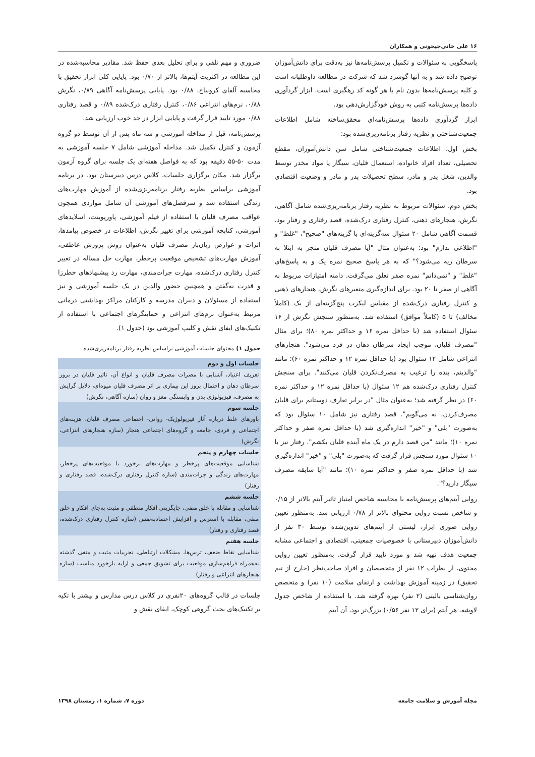۱۶ علی خانی‌جیحونی و همکاران
پاسخگویی به سئوالات و تکمیل پرسش‌نامه‌ها نیز به‌دقت برای دانش‌آموزان توضیح داده شد و به آنها گوشزد شد که شرکت در مطالعه داوطلبانه است و کلیه پرسش‌نامه‌ها بدون نام یا هر گونه کد رهگیری است. ابزار گردآوری داده‌ها پرسش‌نامه کتبی به روش خودگزارش‌دهی بود.
ابزار گردآوری داده‌ها پرسش‌نامه‌ای محقق‌ساخته شامل اطلاعات جمعیت‌شناختی و نظریه رفتار برنامه‌ریزی‌شده بود:
بخش اول، اطلاعات جمعیت‌شناختی شامل سن دانش‌آموزان، مقطع تحصیلی، تعداد افراد خانواده، استعمال قلیان، سیگار یا مواد مخدر توسط والدین، شغل پدر و مادر، سطح تحصیلات پدر و مادر و وضعیت اقتصادی بود.
بخش دوم، سئوالات مربوط به نظریه رفتار برنامه‌ریزی‌شده شامل آگاهی، نگرش، هنجارهای ذهنی، کنترل رفتاری درک‌شده، قصد رفتاری و رفتار بود. قسمت آگاهی شامل ۲۰ سئوال سه‌گزینه‌ای با گزینه‌های "صحیح"، "غلط" و "اطلاعی ندارم" بود؛ به‌عنوان مثال "آیا مصرف قلیان منجر به ابتلا به سرطان ریه می‌شود؟" که به هر پاسخ صحیح نمره یک و به پاسخ‌های "غلط" و "نمی‌دانم" نمره صفر تعلق می‌گرفت. دامنه امتیازات مربوط به آگاهی از صفر تا ۲۰ بود. برای اندازه‌گیری متغیرهای نگرش، هنجارهای ذهنی و کنترل رفتاری درک‌شده از مقیاس لیکرت پنج‌گزینه‌ای از یک (کاملاً مخالف) تا ۵ (کاملاً موافق) استفاده شد. به‌منظور سنجش نگرش از ۱۶ سئوال استفاده شد (با حداقل نمره ۱۶ و حداکثر نمره ۸۰)؛ برای مثال "مصرف قلیان، موجب ایجاد سرطان دهان در فرد می‌شود". هنجارهای انتزاعی شامل ۱۲ سئوال بود (با حداقل نمره ۱۲ و حداکثر نمره ۶۰)؛ مانند "والدینم، بنده را ترغیب به مصرف‌نکردن قلیان می‌کنند". برای سنجش کنترل رفتاری درک‌شده هم ۱۲ سئوال (با حداقل نمره ۱۲ و حداکثر نمره ۶۰) در نظر گرفته شد؛ به‌عنوان مثال "در برابر تعارف دوستانم برای قلیان مصرف‌کردن، نه می‌گویم". قصد رفتاری نیز شامل ۱۰ سئوال بود که به‌صورت "بلی" و "خیر" اندازه‌گیری شد (با حداقل نمره صفر و حداکثر نمره ۱۰)؛ مانند "من قصد دارم در یک ماه آینده قلیان بکشم". رفتار نیز با ۱۰ سئوال مورد سنجش قرار گرفت که به‌صورت "بلی" و "خیر" اندازه‌گیری شد (با حداقل نمره صفر و حداکثر نمره ۱۰)؛ مانند "آیا سابقه مصرف سیگار دارید؟".
روایی آیتم‌های پرسش‌نامه با محاسبه شاخص امتیاز تاثیر آیتم بالاتر از ۰/۱۵ و شاخص نسبت روایی محتوای بالاتر از ۰/۷۸ ارزیابی شد. به‌منظور تعیین روایی صوری ابزار، لیستی از آیتم‌های تدوین‌شده توسط ۳۰ نفر از دانش‌آموزان دبیرستانی با خصوصیات جمعیتی، اقتصادی و اجتماعی مشابه جمعیت هدف تهیه شد و مورد تایید قرار گرفت. به‌منظور تعیین روایی محتوی، از نظرات ۱۲ نفر از متخصصان و افراد صاحب‌نظر (خارج از تیم تحقیق) در زمینه آموزش بهداشت و ارتقای سلامت (۱۰ نفر) و متخصص روان‌شناسی بالینی (۲ نفر) بهره گرفته شد. با استفاده از شاخص جدول لاوشه، هر آیتم (برای ۱۲ نفر ۰/۵۶) بزرگ‌تر بود، آن آیتم
ضروری و مهم تلقی و برای تحلیل بعدی حفظ شد. مقادیر محاسبه‌شده در این مطالعه در اکثریت آیتم‌ها، بالاتر از ۰/۷۰ بود. پایایی کلی ابزار تحقیق با محاسبه آلفای کرونباخ، ۰/۸۸ بود. پایایی پرسش‌نامه آگاهی ۰/۸۹، نگرش ۰/۸۸، نرم‌های انتزاعی ۰/۸۶، کنترل رفتاری درک‌شده ۰/۸۹ و قصد رفتاری ۰/۸۸ مورد تایید قرار گرفت و پایایی ابزار در حد خوب ارزیابی شد.
پرسش‌نامه، قبل از مداخله آموزشی و سه ماه پس از آن توسط دو گروه آزمون و کنترل تکمیل شد. مداخله آموزشی شامل ۷ جلسه آموزشی به مدت ۵۰-۵۵ دقیقه بود که به فواصل هفته‌ای یک جلسه برای گروه آزمون برگزار شد. مکان برگزاری جلسات، کلاس درس دبیرستان بود. در برنامه آموزشی براساس نظریه رفتار برنامه‌ریزی‌شده از آموزش مهارت‌های زندگی استفاده شد و سرفصل‌های آموزشی آن شامل مواردی همچون عواقب مصرف قلیان با استفاده از فیلم آموزشی، پاورپوینت، اسلایدهای آموزشی، کتابچه آموزشی برای تغییر نگرش، اطلاعات در خصوص پیامدها، اثرات و عوارض زیان‌بار مصرف قلیان به‌عنوان روش پرورش عاطفی، آموزش مهارت‌های تشخیص موقعیت پرخطر، مهارت حل مساله در تغییر کنترل رفتاری درک‌شده، مهارت جرات‌مندی، مهارت رد پیشنهادهای خطرزا و قدرت نه‌گفتن و همچنین حضور والدین در یک جلسه آموزشی و نیز استفاده از مسئولان و دبیران مدرسه و کارکنان مراکز بهداشتی درمانی مرتبط به‌عنوان نرم‌های انتزاعی و حمایتگرهای اجتماعی با استفاده از تکنیک‌های ایفای نقش و کلیپ آموزشی بود (جدول ۱).
جدول ۱) محتوای جلسات آموزشی براساس نظریه رفتار برنامه‌ریزی‌شده
| جلسات اول و دوم |
| --- |
| تعریف اعتیاد، آشنایی با مضرات مصرف قلیان و انواع آن، تاثیر قلیان در بروز سرطان دهان و احتمال بروز این بیماری بر اثر مصرف قلیان میوه‌ای، دلایل گرایش به مصرف، فیزیولوژی بدن و وابستگی مغز و روان (سازه آگاهی، نگرش) |
| جلسه سوم |
| باورهای غلط درباره آثار فیزیولوژیک- روانی- اجتماعی مصرف قلیان، هزینه‌های اجتماعی و فردی، جامعه و گروه‌های اجتماعی هنجار (سازه هنجارهای انتزاعی، نگرش) |
| جلسات چهارم و پنجم |
| شناسایی موقعیت‌های پرخطر و مهارت‌های برخورد با موقعیت‌های پرخطر، مهارت‌های زندگی و جرات‌مندی (سازه کنترل رفتاری درک‌شده، قصد رفتاری و رفتار) |
| جلسه ششم |
| شناسایی و مقابله با خلق منفی، جایگزینی افکار منطقی و مثبت به‌جای افکار و خلق منفی، مقابله با استرس و افزایش اعتمادبه‌نفس (سازه کنترل رفتاری درک‌شده، قصد رفتاری و رفتار) |
| جلسه هفتم |
| شناسایی نقاط ضعف، ترس‌ها، مشکلات ارتباطی، تجربیات مثبت و منفی گذشته به‌همراه فراهم‌سازی موقعیت برای تشویق جمعی و ارایه بازخورد مناسب (سازه هنجارهای انتزاعی و رفتار) |
جلسات در قالب گروه‌های ۲۰نفری در کلاس درس مدارس و بیشتر با تکیه بر تکنیک‌های بحث گروهی کوچک، ایفای نقش و
مجله آموزش و سلامت جامعه دوره ۷، شماره ۱، زمستان ۱۳۹۸